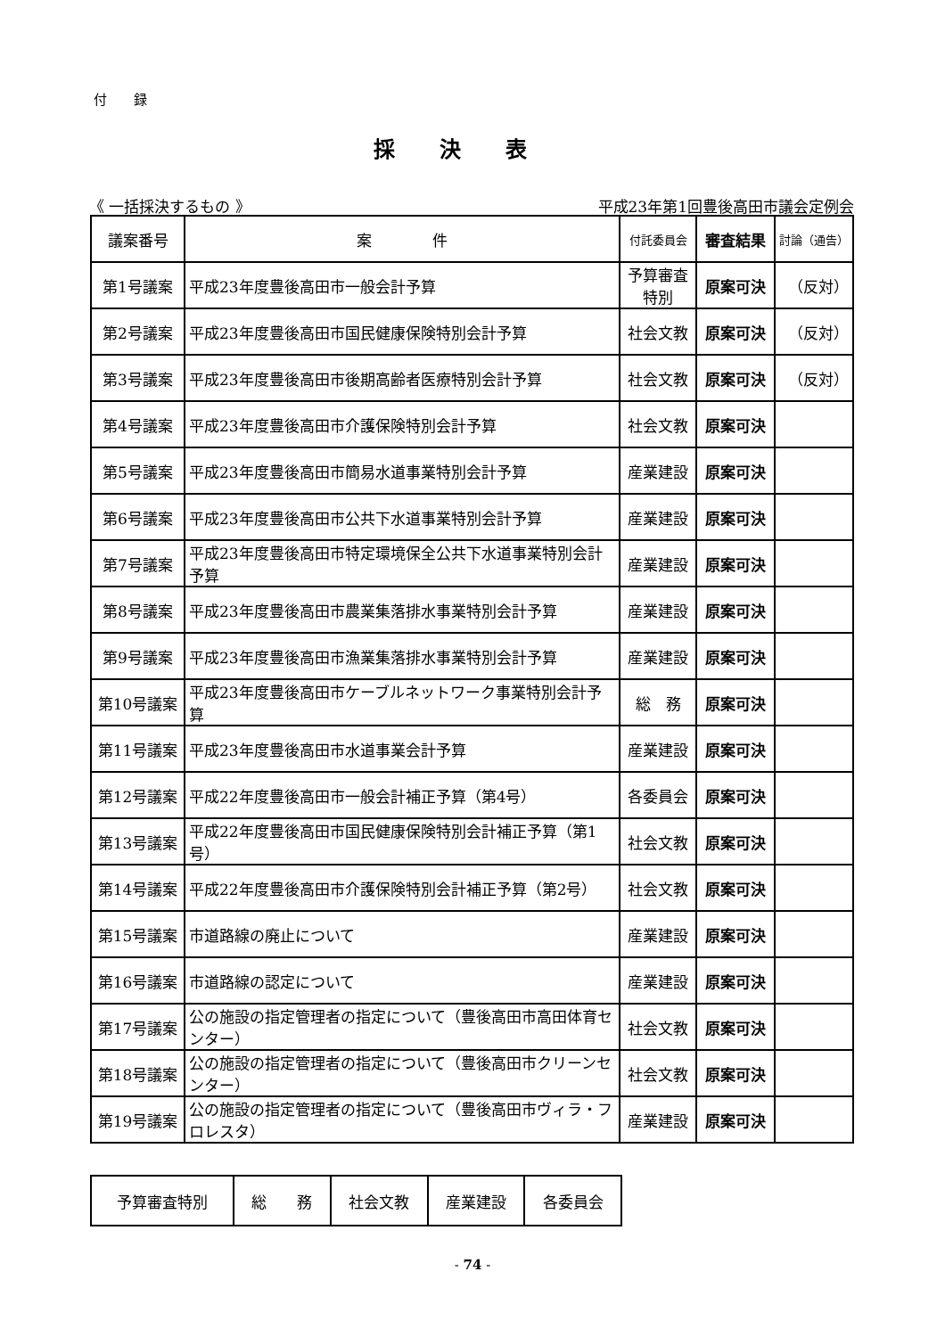付　　録
採決表
《 一括採決するもの 》 平成23年第1回豊後高田市議会定例会
| 議案番号 | 案 件 | 付託委員会 | 審査結果 | 討論（通告） |
| --- | --- | --- | --- | --- |
| 第1号議案 | 平成23年度豊後高田市一般会計予算 | 予算審査 特別 | 原案可決 | （反対） |
| 第2号議案 | 平成23年度豊後高田市国民健康保険特別会計予算 | 社会文教 | 原案可決 | （反対） |
| 第3号議案 | 平成23年度豊後高田市後期高齢者医療特別会計予算 | 社会文教 | 原案可決 | （反対） |
| 第4号議案 | 平成23年度豊後高田市介護保険特別会計予算 | 社会文教 | 原案可決 | |
| 第5号議案 | 平成23年度豊後高田市簡易水道事業特別会計予算 | 産業建設 | 原案可決 | |
| 第6号議案 | 平成23年度豊後高田市公共下水道事業特別会計予算 | 産業建設 | 原案可決 | |
| 第7号議案 | 平成23年度豊後高田市特定環境保全公共下水道事業特別会計予算 | 産業建設 | 原案可決 | |
| 第8号議案 | 平成23年度豊後高田市農業集落排水事業特別会計予算 | 産業建設 | 原案可決 | |
| 第9号議案 | 平成23年度豊後高田市漁業集落排水事業特別会計予算 | 産業建設 | 原案可決 | |
| 第10号議案 | 平成23年度豊後高田市ケーブルネットワーク事業特別会計予算 | 総 務 | 原案可決 | |
| 第11号議案 | 平成23年度豊後高田市水道事業会計予算 | 産業建設 | 原案可決 | |
| 第12号議案 | 平成22年度豊後高田市一般会計補正予算（第4号） | 各委員会 | 原案可決 | |
| 第13号議案 | 平成22年度豊後高田市国民健康保険特別会計補正予算（第1号） | 社会文教 | 原案可決 | |
| 第14号議案 | 平成22年度豊後高田市介護保険特別会計補正予算（第2号） | 社会文教 | 原案可決 | |
| 第15号議案 | 市道路線の廃止について | 産業建設 | 原案可決 | |
| 第16号議案 | 市道路線の認定について | 産業建設 | 原案可決 | |
| 第17号議案 | 公の施設の指定管理者の指定について（豊後高田市高田体育センター） | 社会文教 | 原案可決 | |
| 第18号議案 | 公の施設の指定管理者の指定について（豊後高田市クリーンセンター） | 社会文教 | 原案可決 | |
| 第19号議案 | 公の施設の指定管理者の指定について（豊後高田市ヴィラ・フロレスタ） | 産業建設 | 原案可決 | |
| 予算審査特別 | 総 務 | 社会文教 | 産業建設 | 各委員会 |
- 74 -